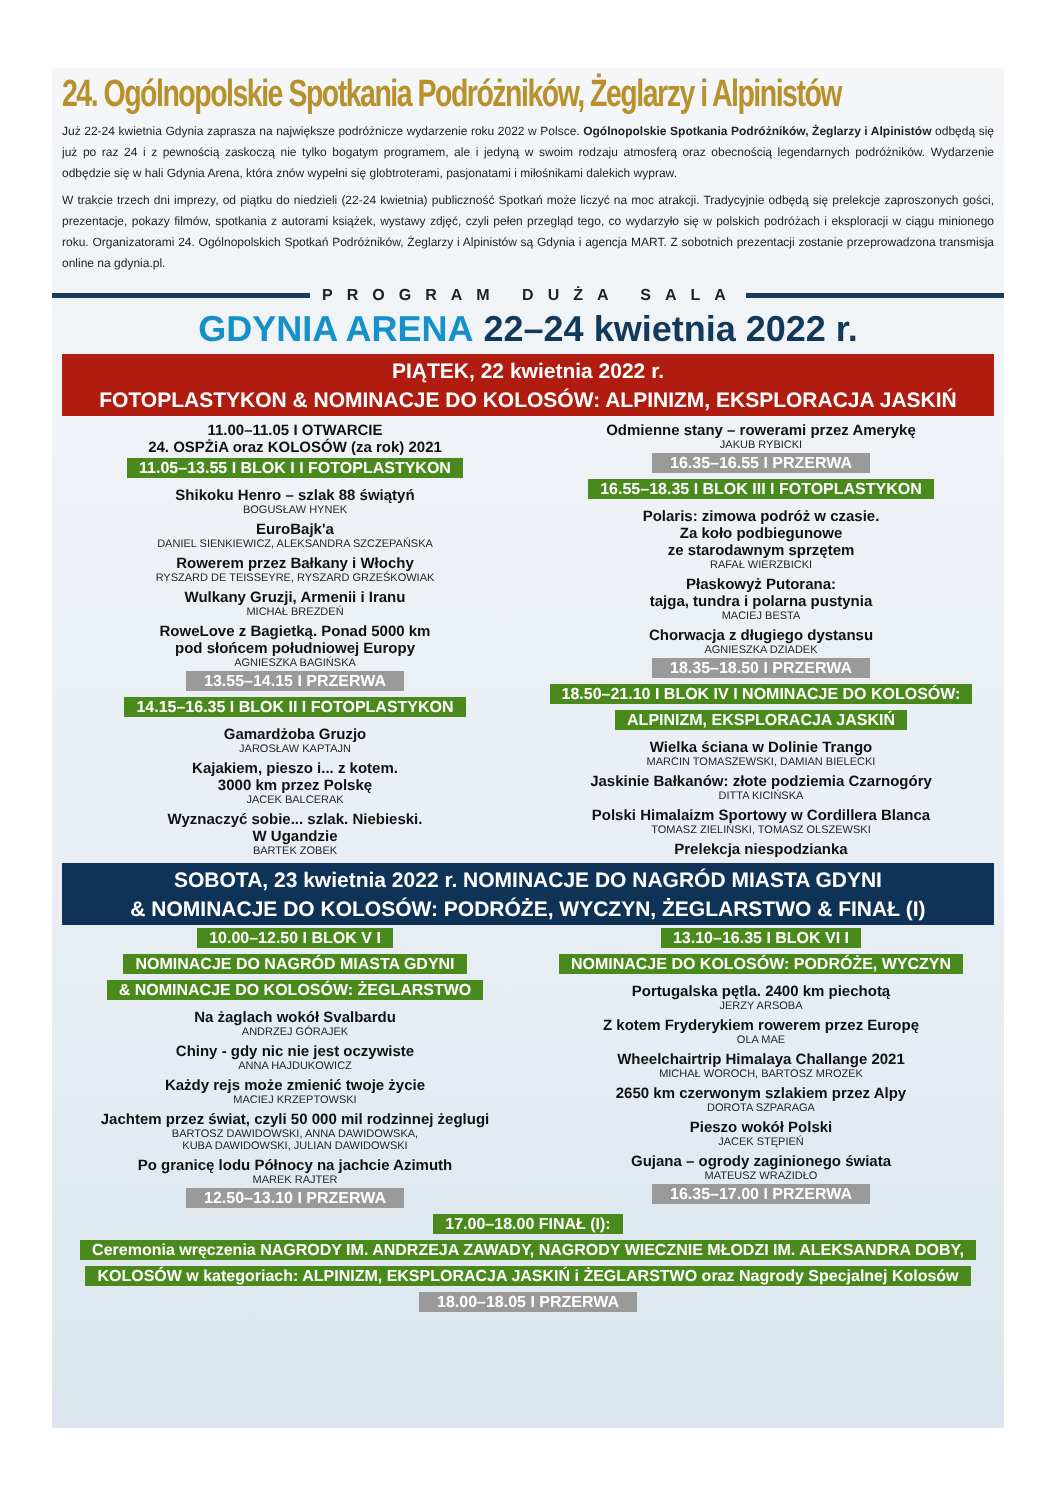24. Ogólnopolskie Spotkania Podróżników, Żeglarzy i Alpinistów
Już 22-24 kwietnia Gdynia zaprasza na największe podróżnicze wydarzenie roku 2022 w Polsce. Ogólnopolskie Spotkania Podróżników, Żeglarzy i Alpinistów odbędą się już po raz 24 i z pewnością zaskoczą nie tylko bogatym programem, ale i jedyną w swoim rodzaju atmosferą oraz obecnością legendarnych podróżników. Wydarzenie odbędzie się w hali Gdynia Arena, która znów wypełni się globtroterami, pasjonatami i miłośnikami dalekich wypraw.
W trakcie trzech dni imprezy, od piątku do niedzieli (22-24 kwietnia) publiczność Spotkań może liczyć na moc atrakcji. Tradycyjnie odbędą się prelekcje zaproszonych gości, prezentacje, pokazy filmów, spotkania z autorami książek, wystawy zdjęć, czyli pełen przegląd tego, co wydarzyło się w polskich podróżach i eksploracji w ciągu minionego roku. Organizatorami 24. Ogólnopolskich Spotkań Podróżników, Żeglarzy i Alpinistów są Gdynia i agencja MART. Z sobotnich prezentacji zostanie przeprowadzona transmisja online na gdynia.pl.
PROGRAM DUŻA SALA
GDYNIA ARENA 22–24 kwietnia 2022 r.
PIĄTEK, 22 kwietnia 2022 r.
FOTOPLASTYKON & NOMINACJE DO KOLOSÓW: ALPINIZM, EKSPLORACJA JASKIŃ
11.00–11.05 I OTWARCIE
24. OSPŻiA oraz KOLOSÓW (za rok) 2021
11.05–13.55 I BLOK I I FOTOPLASTYKON
Shikoku Henro – szlak 88 świątyń
BOGUSŁAW HYNEK
EuroBajk'a
DANIEL SIENKIEWICZ, ALEKSANDRA SZCZEPAŃSKA
Rowerem przez Bałkany i Włochy
RYSZARD DE TEISSEYRE, RYSZARD GRZEŚKOWIAK
Wulkany Gruzji, Armenii i Iranu
MICHAŁ BREZDEŃ
RoweLove z Bagietką. Ponad 5000 km
pod słońcem południowej Europy
AGNIESZKA BAGIŃSKA
13.55–14.15 I PRZERWA
14.15–16.35 I BLOK II I FOTOPLASTYKON
Gamardżoba Gruzjo
JAROSŁAW KAPTAJN
Kajakiem, pieszo i... z kotem.
3000 km przez Polskę
JACEK BALCERAK
Wyznaczyć sobie... szlak. Niebieski.
W Ugandzie
BARTEK ZOBEK
Odmienne stany – rowerami przez Amerykę
JAKUB RYBICKI
16.35–16.55 I PRZERWA
16.55–18.35 I BLOK III I FOTOPLASTYKON
Polaris: zimowa podróż w czasie.
Za koło podbiegunowe
ze starodawnym sprzętem
RAFAŁ WIERZBICKI
Płaskowyż Putorana:
tajga, tundra i polarna pustynia
MACIEJ BESTA
Chorwacja z długiego dystansu
AGNIESZKA DZIADEK
18.35–18.50 I PRZERWA
18.50–21.10 I BLOK IV I NOMINACJE DO KOLOSÓW:
ALPINIZM, EKSPLORACJA JASKIŃ
Wielka ściana w Dolinie Trango
MARCIN TOMASZEWSKI, DAMIAN BIELECKI
Jaskinie Bałkanów: złote podziemia Czarnogóry
DITTA KICIŃSKA
Polski Himalaizm Sportowy w Cordillera Blanca
TOMASZ ZIELIŃSKI, TOMASZ OLSZEWSKI
Prelekcja niespodzianka
SOBOTA, 23 kwietnia 2022 r. NOMINACJE DO NAGRÓD MIASTA GDYNI
& NOMINACJE DO KOLOSÓW: PODRÓŻE, WYCZYN, ŻEGLARSTWO & FINAŁ (I)
10.00–12.50 I BLOK V I
NOMINACJE DO NAGRÓD MIASTA GDYNI
& NOMINACJE DO KOLOSÓW: ŻEGLARSTWO
Na żaglach wokół Svalbardu
ANDRZEJ GÓRAJEK
Chiny - gdy nic nie jest oczywiste
ANNA HAJDUKOWICZ
Każdy rejs może zmienić twoje życie
MACIEJ KRZEPTOWSKI
Jachtem przez świat, czyli 50 000 mil rodzinnej żeglugi
BARTOSZ DAWIDOWSKI, ANNA DAWIDOWSKA,
KUBA DAWIDOWSKI, JULIAN DAWIDOWSKI
Po granicę lodu Północy na jachcie Azimuth
MAREK RAJTER
12.50–13.10 I PRZERWA
13.10–16.35 I BLOK VI I
NOMINACJE DO KOLOSÓW: PODRÓŻE, WYCZYN
Portugalska pętla. 2400 km piechotą
JERZY ARSOBA
Z kotem Fryderykiem rowerem przez Europę
OLA MAE
Wheelchairtrip Himalaya Challange 2021
MICHAŁ WOROCH, BARTOSZ MROZEK
2650 km czerwonym szlakiem przez Alpy
DOROTA SZPARAGA
Pieszo wokół Polski
JACEK STĘPIEŃ
Gujana – ogrody zaginionego świata
MATEUSZ WRAZIDŁO
16.35–17.00 I PRZERWA
17.00–18.00 FINAŁ (I):
Ceremonia wręczenia NAGRODY IM. ANDRZEJA ZAWADY, NAGRODY WIECZNIE MŁODZI IM. ALEKSANDRA DOBY,
KOLOSÓW w kategoriach: ALPINIZM, EKSPLORACJA JASKIŃ i ŻEGLARSTWO oraz Nagrody Specjalnej Kolosów
18.00–18.05 I PRZERWA